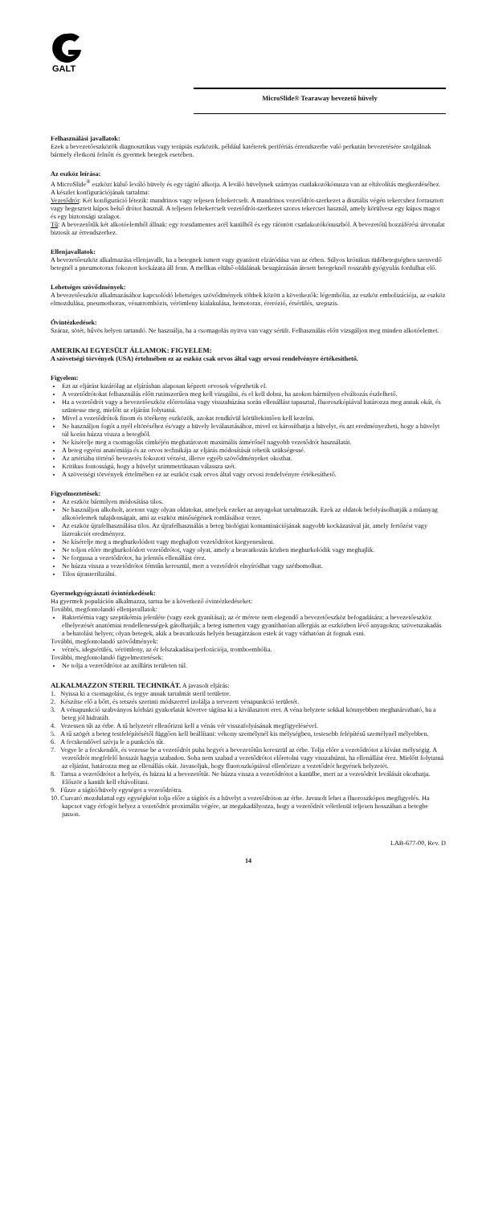GALT
MicroSlide® Tearaway bevezető hüvely
Felhasználási javallatok:
Ezek a bevezetőeszközök diagnosztikus vagy terápiás eszközök, például katéterek perifériás érrendszerbe való perkután bevezetésére szolgálnak bármely életkorú felnőtt és gyermek betegek esetében.
Az eszköz leírása:
A MicroSlide<sup>®</sup> eszközt külső leváló hüvely és egy tágító alkotja. A leváló hüvelynek szárnyas csatlakozókónusza van az eltávolítás megkezdéséhez.
A készlet konfigurációjának tartalma:
Vezetődrót: Két konfiguráció létezik: mandrinos vagy teljesen feltekercselt. A mandrinos vezetődrót-szerkezet a disztális végén tekercshez forrasztott vagy hegesztett kúpos belső drótot használ. A teljesen feltekercselt vezetődrót-szerkezet szoros tekercset használ, amely körülvesz egy kúpos magot és egy biztonsági szalagot.
Tű: A bevezetőtűk két alkotóelemből állnak: egy rozsdamentes acél kanülből és egy ráöntött csatlakozókónuszból. A bevezetőtű hozzáférési útvonalat biztosít az érrendszerhez.
Ellenjavallatok:
A bevezetőeszköz alkalmazása ellenjavallt, ha a betegnek ismert vagy gyanított elzáródása van az érben. Súlyos krónikus tüdőbetegségben szenvedő betegnél a pneumotorax fokozott kockázata áll fenn. A mellkas elülső oldalának besugárzásán átesett betegeknél rosszabb gyógyulás fordulhat elő.
Lehetséges szövődmények:
A bevezetőeszköz alkalmazásához kapcsolódó lehetséges szövődmények többek között a következők: légembólia, az eszköz embolizációja, az eszköz elmozdulása, pneumothorax, vénatrombózis, vérömleny kialakulása, hemotorax, érerózió, érsérülés, szepszis.
Óvintézkedések:
Száraz, sötét, hűvös helyen tartandó. Ne használja, ha a csomagolás nyitva van vagy sérült. Felhasználás előtt vizsgáljon meg minden alkotóelemet.
AMERIKAI EGYESÜLT ÁLLAMOK: FIGYELEM:
A szövetségi törvények (USA) értelmében ez az eszköz csak orvos által vagy orvosi rendelvényre értékesíthető.
Figyelem:
Ezt az eljárást kizárólag az eljárásban alaposan képzett orvosok végezhetik el.
A vezetődrótokat felhasználás előtt rutinszerűen meg kell vizsgálni, és el kell dobni, ha azokon bármilyen elváltozás észlelhető.
Ha a vezetődrót vagy a bevezetőeszköz előretolása vagy visszahúzása során ellenállást tapasztal, fluoroszkópiával határozza meg annak okát, és szüntesse meg, mielőtt az eljárást folytatná.
Mivel a vezetődrótok finom és törékeny eszközök, azokat rendkívül körültekintően kell kezelni.
Ne használjon fogót a nyél eltöréséhez és/vagy a hüvely leválasztásához, mivel ez károsíthatja a hüvelyt, és azt eredményezheti, hogy a hüvelyt túl korán húzza vissza a betegből.
Ne kísérelje meg a csomagolás címkéjén meghatározott maximális átmérőnél nagyobb vezetődrót használatát.
A beteg egyéni anatómiája és az orvos technikája az eljárás módosítását tehetik szükségessé.
Az artériába történő bevezetés fokozott vérzést, illetve egyéb szövődményeket okozhat.
Kritikus fontosságú, hogy a hüvelyt szimmetrikusan válassza szét.
A szövetségi törvények értelmében ez az eszköz csak orvos által vagy orvosi rendelvényre értékesíthető.
Figyelmeztetések:
Az eszköz bármilyen módosítása tilos.
Ne használjon alkoholt, acetont vagy olyan oldatokat, amelyek ezeket az anyagokat tartalmazzák. Ezek az oldatok befolyásolhatják a műanyag alkotóelemek tulajdonságait, ami az eszköz minőségének romlásához vezet.
Az eszköz újrafelhasználása tilos. Az újrafelhasználás a beteg biológiai kontaminációjának nagyobb kockázatával jár, amely fertőzést vagy lázreakciót eredményez.
Ne kísérelje meg a meghurkolódott vagy meghajlott vezetődrótot kiegyenesíteni.
Ne toljon előre meghurkolódott vezetődrótot, vagy olyat, amely a beavatkozás közben meghurkolódik vagy meghajlik.
Ne forgassa a vezetődrótot, ha jelentős ellenállást érez.
Ne húzza vissza a vezetődrótot fémtűn keresztül, mert a vezetődrót elnyíródhat vagy szétbomolhat.
Tilos újrasterilizálni.
Gyermekgyógyászati óvintézkedések:
Ha gyermek populáción alkalmazza, tartsa be a következő óvintézkedéseket:
További, megfontolandó ellenjavallatok:
Bakteriémia vagy szeptikémia jelenléte (vagy ezek gyanítása); az ér mérete nem elegendő a bevezetőeszköz befogadására; a bevezetőeszköz elhelyezését anatómiai rendellenességek gátolhatják; a beteg ismerten vagy gyaníthatóan allergiás az eszközben lévő anyagokra; szövetszakadás a behatolási helyen; olyan betegek, akik a beavatkozás helyén besugárzáson estek át vagy várhatóan át fognak esni.
További, megfontolandó szövődmények:
vérzés, idegsérülés, vérömleny, az ér felszakadása/perforációja, tromboembólia.
További, megfontolandó figyelmeztetések:
Ne tolja a vezetődrótot az axilláris területen túl.
ALKALMAZZON STERIL TECHNIKÁT. A javasolt eljárás:
1. Nyissa ki a csomagolást, és tegye annak tartalmát steril területre.
2. Készítse elő a bőrt, és tetszés szerinti módszerrel izolálja a tervezett vénapunkció területét.
3. A vénapunkció szabványos kórházi gyakorlatát követve tágítsa ki a kiválasztott eret. A véna helyzete sokkal könnyebben meghatározható, ha a beteg jól hidratált.
4. Vezessen tűt az érbe. A tű helyzetét ellenőrizni kell a vénás vér visszafolyásának megfigyelésével.
5. A tű szögét a beteg testfelépítésétől függően kell beállítani: vékony személynél kis mélységben, testesebb felépítésű személynél mélyebben.
6. A fecskendővel szívja le a punkciós tűt.
7. Vegye le a fecskendőt, és vezesse be a vezetődrót puha hegyét a bevezetőtűn keresztül az érbe. Tolja előre a vezetődrótot a kívánt mélységig. A vezetődrót megfelelő hosszát hagyja szabadon. Soha nem szabad a vezetődrótot előretolni vagy visszahúzni, ha ellenállást érez. Mielőtt folytatná az eljárást, határozza meg az ellenállás okát. Javasoljuk, hogy fluoroszkópiával ellenőrizze a vezetődrót hegyének helyzetét.
8. Tartsa a vezetődrótot a helyén, és húzza ki a bevezetőtűt. Ne húzza vissza a vezetődrótot a kanülbe, mert az a vezetődrót leválását okozhatja. Először a kanült kell eltávolítani.
9. Fűzze a tágító/hüvely egységet a vezetődrótra.
10. Csavaró mozdulattal egy egységként tolja előre a tágítót és a hüvelyt a vezetődróton az érbe. Javasolt lehet a fluoroszkópos megfigyelés. Ha kapcsot vagy érfogót helyez a vezetődrót proximális végére, az megakadályozza, hogy a vezetődrót véletlenül teljesen hosszában a betegbe jusson.
LAB-677-00, Rev. D
14